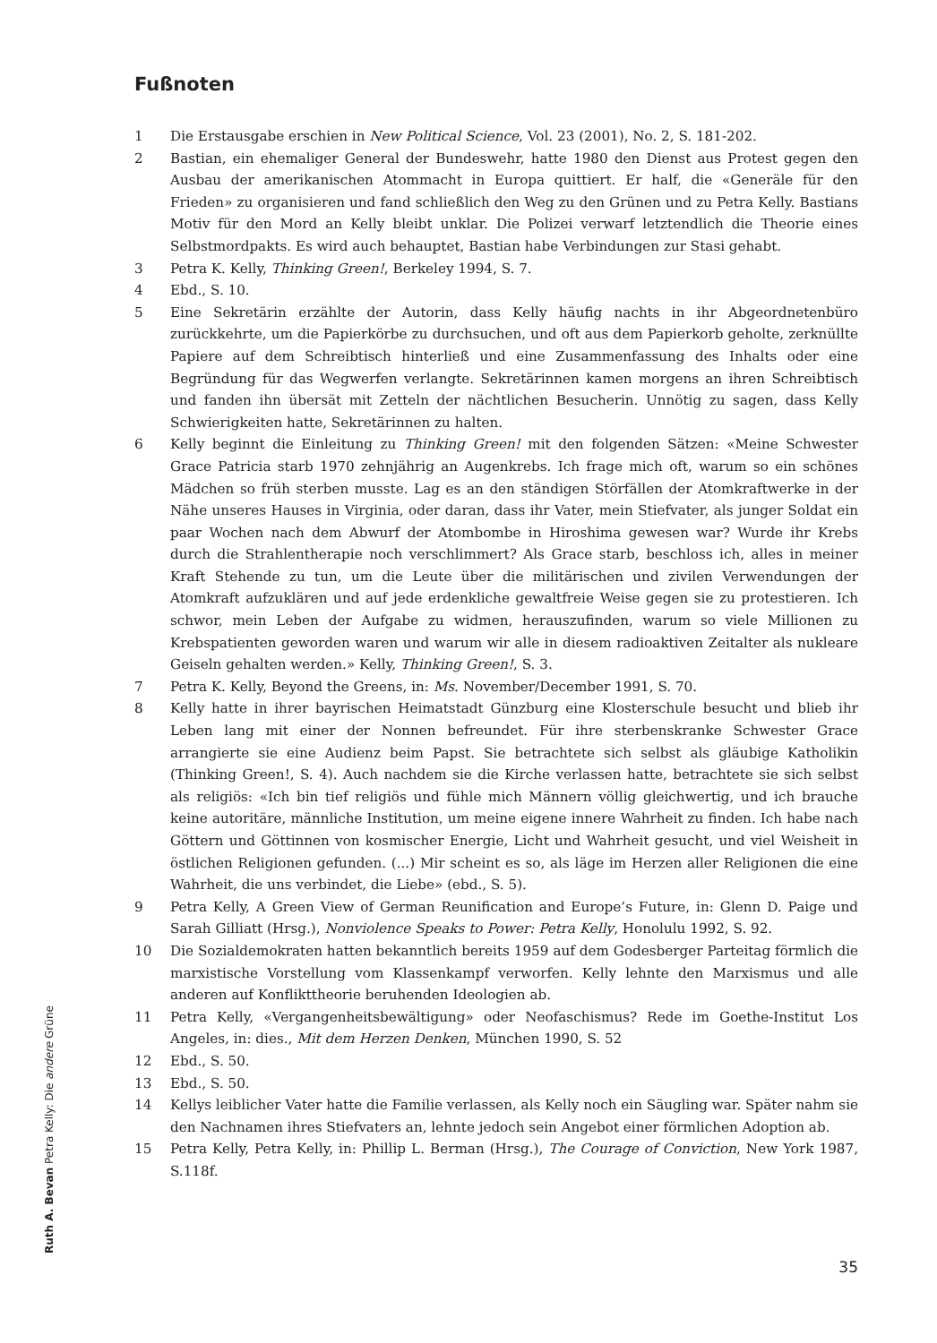Fußnoten
1 Die Erstausgabe erschien in New Political Science, Vol. 23 (2001), No. 2, S. 181-202.
2 Bastian, ein ehemaliger General der Bundeswehr, hatte 1980 den Dienst aus Protest gegen den Ausbau der amerikanischen Atommacht in Europa quittiert. Er half, die «Generäle für den Frieden» zu organisieren und fand schließlich den Weg zu den Grünen und zu Petra Kelly. Bastians Motiv für den Mord an Kelly bleibt unklar. Die Polizei verwarf letztendlich die Theorie eines Selbstmordpakts. Es wird auch behauptet, Bastian habe Verbindungen zur Stasi gehabt.
3 Petra K. Kelly, Thinking Green!, Berkeley 1994, S. 7.
4 Ebd., S. 10.
5 Eine Sekretärin erzählte der Autorin, dass Kelly häufig nachts in ihr Abgeordnetenbüro zurückkehrte, um die Papierkörbe zu durchsuchen, und oft aus dem Papierkorb geholte, zerknüllte Papiere auf dem Schreibtisch hinterließ und eine Zusammenfassung des Inhalts oder eine Begründung für das Wegwerfen verlangte. Sekretärinnen kamen morgens an ihren Schreibtisch und fanden ihn übersät mit Zetteln der nächtlichen Besucherin. Unnötig zu sagen, dass Kelly Schwierigkeiten hatte, Sekretärinnen zu halten.
6 Kelly beginnt die Einleitung zu Thinking Green! mit den folgenden Sätzen: «Meine Schwester Grace Patricia starb 1970 zehnjährig an Augenkrebs. Ich frage mich oft, warum so ein schönes Mädchen so früh sterben musste. Lag es an den ständigen Störfällen der Atomkraftwerke in der Nähe unseres Hauses in Virginia, oder daran, dass ihr Vater, mein Stiefvater, als junger Soldat ein paar Wochen nach dem Abwurf der Atombombe in Hiroshima gewesen war? Wurde ihr Krebs durch die Strahlentherapie noch verschlimmert? Als Grace starb, beschloss ich, alles in meiner Kraft Stehende zu tun, um die Leute über die militärischen und zivilen Verwendungen der Atomkraft aufzuklären und auf jede erdenkliche gewaltfreie Weise gegen sie zu protestieren. Ich schwor, mein Leben der Aufgabe zu widmen, herauszufinden, warum so viele Millionen zu Krebspatienten geworden waren und warum wir alle in diesem radioaktiven Zeitalter als nukleare Geiseln gehalten werden.» Kelly, Thinking Green!, S. 3.
7 Petra K. Kelly, Beyond the Greens, in: Ms. November/December 1991, S. 70.
8 Kelly hatte in ihrer bayrischen Heimatstadt Günzburg eine Klosterschule besucht und blieb ihr Leben lang mit einer der Nonnen befreundet. Für ihre sterbenskranke Schwester Grace arrangierte sie eine Audienz beim Papst. Sie betrachtete sich selbst als gläubige Katholikin (Thinking Green!, S. 4). Auch nachdem sie die Kirche verlassen hatte, betrachtete sie sich selbst als religiös: «Ich bin tief religiös und fühle mich Männern völlig gleichwertig, und ich brauche keine autoritäre, männliche Institution, um meine eigene innere Wahrheit zu finden. Ich habe nach Göttern und Göttinnen von kosmischer Energie, Licht und Wahrheit gesucht, und viel Weisheit in östlichen Religionen gefunden. (...) Mir scheint es so, als läge im Herzen aller Religionen die eine Wahrheit, die uns verbindet, die Liebe» (ebd., S. 5).
9 Petra Kelly, A Green View of German Reunification and Europe’s Future, in: Glenn D. Paige und Sarah Gilliatt (Hrsg.), Nonviolence Speaks to Power: Petra Kelly, Honolulu 1992, S. 92.
10 Die Sozialdemokraten hatten bekanntlich bereits 1959 auf dem Godesberger Parteitag förmlich die marxistische Vorstellung vom Klassenkampf verworfen. Kelly lehnte den Marxismus und alle anderen auf Konflikttheorie beruhenden Ideologien ab.
11 Petra Kelly, «Vergangenheitsbewältigung» oder Neofaschismus? Rede im Goethe-Institut Los Angeles, in: dies., Mit dem Herzen Denken, München 1990, S. 52
12 Ebd., S. 50.
13 Ebd., S. 50.
14 Kellys leiblicher Vater hatte die Familie verlassen, als Kelly noch ein Säugling war. Später nahm sie den Nachnamen ihres Stiefvaters an, lehnte jedoch sein Angebot einer förmlichen Adoption ab.
15 Petra Kelly, Petra Kelly, in: Phillip L. Berman (Hrsg.), The Courage of Conviction, New York 1987, S.118f.
Ruth A. Bevan Petra Kelly: Die andere Grüne
35